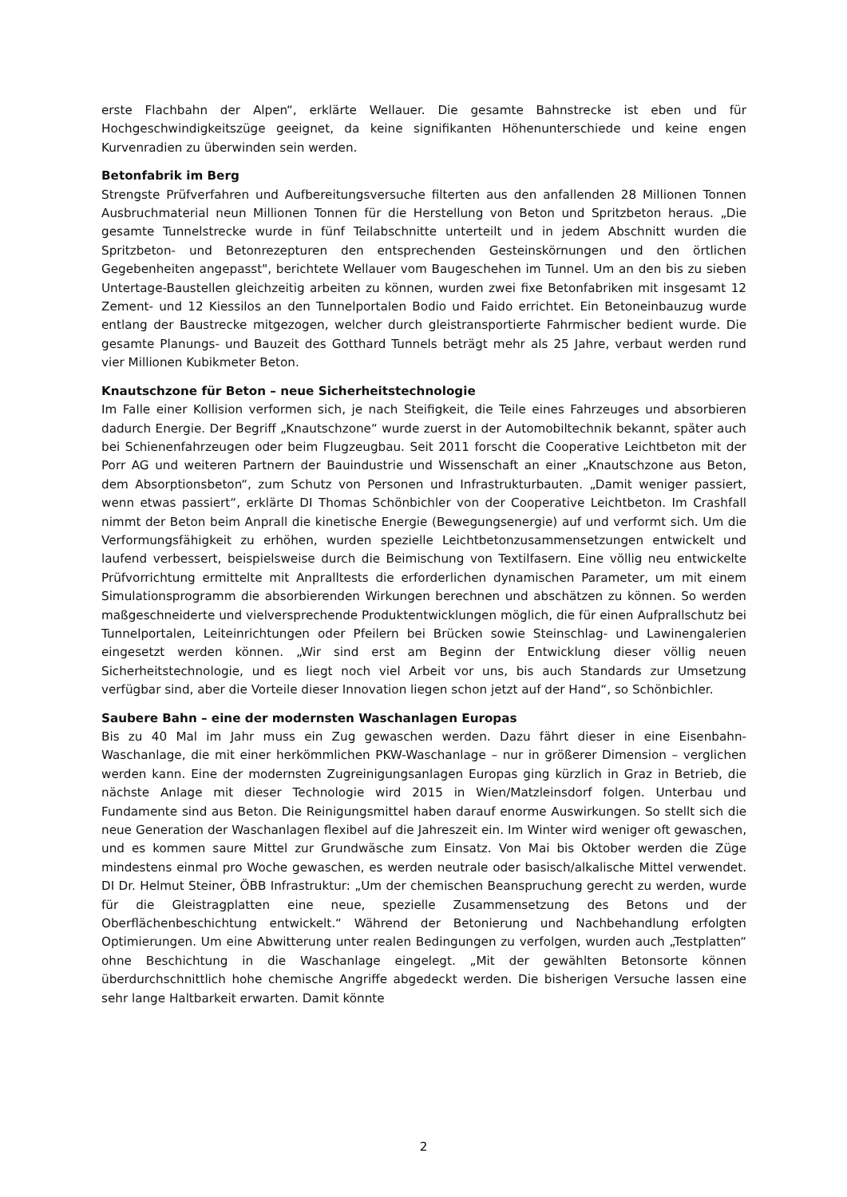erste Flachbahn der Alpen“, erklärte Wellauer. Die gesamte Bahnstrecke ist eben und für Hochgeschwindigkeitszüge geeignet, da keine signifikanten Höhenunterschiede und keine engen Kurvenradien zu überwinden sein werden.
Betonfabrik im Berg
Strengste Prüfverfahren und Aufbereitungsversuche filterten aus den anfallenden 28 Millionen Tonnen Ausbruchmaterial neun Millionen Tonnen für die Herstellung von Beton und Spritzbeton heraus. „Die gesamte Tunnelstrecke wurde in fünf Teilabschnitte unterteilt und in jedem Abschnitt wurden die Spritzbeton- und Betonrezepturen den entsprechenden Gesteinskörnungen und den örtlichen Gegebenheiten angepasst", berichtete Wellauer vom Baugeschehen im Tunnel. Um an den bis zu sieben Untertage-Baustellen gleichzeitig arbeiten zu können, wurden zwei fixe Betonfabriken mit insgesamt 12 Zement- und 12 Kiessilos an den Tunnelportalen Bodio und Faido errichtet. Ein Betoneinbauzug wurde entlang der Baustrecke mitgezogen, welcher durch gleistransportierte Fahrmischer bedient wurde. Die gesamte Planungs- und Bauzeit des Gotthard Tunnels beträgt mehr als 25 Jahre, verbaut werden rund vier Millionen Kubikmeter Beton.
Knautschzone für Beton – neue Sicherheitstechnologie
Im Falle einer Kollision verformen sich, je nach Steifigkeit, die Teile eines Fahrzeuges und absorbieren dadurch Energie. Der Begriff „Knautschzone“ wurde zuerst in der Automobiltechnik bekannt, später auch bei Schienenfahrzeugen oder beim Flugzeugbau. Seit 2011 forscht die Cooperative Leichtbeton mit der Porr AG und weiteren Partnern der Bauindustrie und Wissenschaft an einer „Knautschzone aus Beton, dem Absorptionsbeton“, zum Schutz von Personen und Infrastrukturbauten. „Damit weniger passiert, wenn etwas passiert“, erklärte DI Thomas Schönbichler von der Cooperative Leichtbeton. Im Crashfall nimmt der Beton beim Anprall die kinetische Energie (Bewegungsenergie) auf und verformt sich. Um die Verformungsfähigkeit zu erhöhen, wurden spezielle Leichtbetonzusammensetzungen entwickelt und laufend verbessert, beispielsweise durch die Beimischung von Textilfasern. Eine völlig neu entwickelte Prüfvorrichtung ermittelte mit Anpralltests die erforderlichen dynamischen Parameter, um mit einem Simulationsprogramm die absorbierenden Wirkungen berechnen und abschätzen zu können. So werden maßgeschneiderte und vielversprechende Produktentwicklungen möglich, die für einen Aufprallschutz bei Tunnelportalen, Leiteinrichtungen oder Pfeilern bei Brücken sowie Steinschlag- und Lawinengalerien eingesetzt werden können. „Wir sind erst am Beginn der Entwicklung dieser völlig neuen Sicherheitstechnologie, und es liegt noch viel Arbeit vor uns, bis auch Standards zur Umsetzung verfügbar sind, aber die Vorteile dieser Innovation liegen schon jetzt auf der Hand“, so Schönbichler.
Saubere Bahn – eine der modernsten Waschanlagen Europas
Bis zu 40 Mal im Jahr muss ein Zug gewaschen werden. Dazu fährt dieser in eine Eisenbahn-Waschanlage, die mit einer herkömmlichen PKW-Waschanlage – nur in größerer Dimension – verglichen werden kann. Eine der modernsten Zugreinigungsanlagen Europas ging kürzlich in Graz in Betrieb, die nächste Anlage mit dieser Technologie wird 2015 in Wien/Matzleinsdorf folgen. Unterbau und Fundamente sind aus Beton. Die Reinigungsmittel haben darauf enorme Auswirkungen. So stellt sich die neue Generation der Waschanlagen flexibel auf die Jahreszeit ein. Im Winter wird weniger oft gewaschen, und es kommen saure Mittel zur Grundwäsche zum Einsatz. Von Mai bis Oktober werden die Züge mindestens einmal pro Woche gewaschen, es werden neutrale oder basisch/alkalische Mittel verwendet. DI Dr. Helmut Steiner, ÖBB Infrastruktur: „Um der chemischen Beanspruchung gerecht zu werden, wurde für die Gleistragplatten eine neue, spezielle Zusammensetzung des Betons und der Oberflächenbeschichtung entwickelt.“ Während der Betonierung und Nachbehandlung erfolgten Optimierungen. Um eine Abwitterung unter realen Bedingungen zu verfolgen, wurden auch „Testplatten“ ohne Beschichtung in die Waschanlage eingelegt. „Mit der gewählten Betonsorte können überdurchschnittlich hohe chemische Angriffe abgedeckt werden. Die bisherigen Versuche lassen eine sehr lange Haltbarkeit erwarten. Damit könnte
2